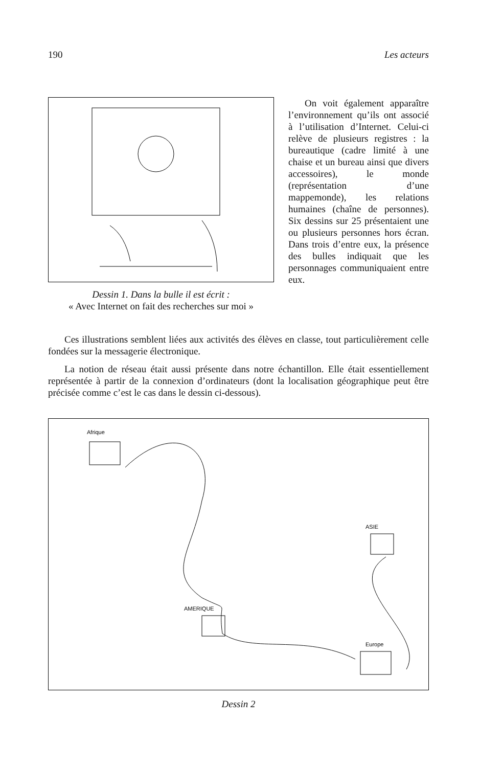190 Les acteurs
Dessin 1. Dans la bulle il est écrit :
« Avec Internet on fait des recherches sur moi »
On voit également apparaître l’environnement qu’ils ont associé à l’utilisation d’Internet. Celui-ci relève de plusieurs registres : la bureautique (cadre limité à une chaise et un bureau ainsi que divers accessoires), le monde (représentation d’une mappemonde), les relations humaines (chaîne de personnes). Six dessins sur 25 présentaient une ou plusieurs personnes hors écran. Dans trois d’entre eux, la présence des bulles indiquait que les personnages communiquaient entre eux.
Ces illustrations semblent liées aux activités des élèves en classe, tout particulièrement celle fondées sur la messagerie électronique.
La notion de réseau était aussi présente dans notre échantillon. Elle était essentiellement représentée à partir de la connexion d’ordinateurs (dont la localisation géographique peut être précisée comme c’est le cas dans le dessin ci-dessous).
Afrique
AMERIQUE
ASIE
Europe
Dessin 2